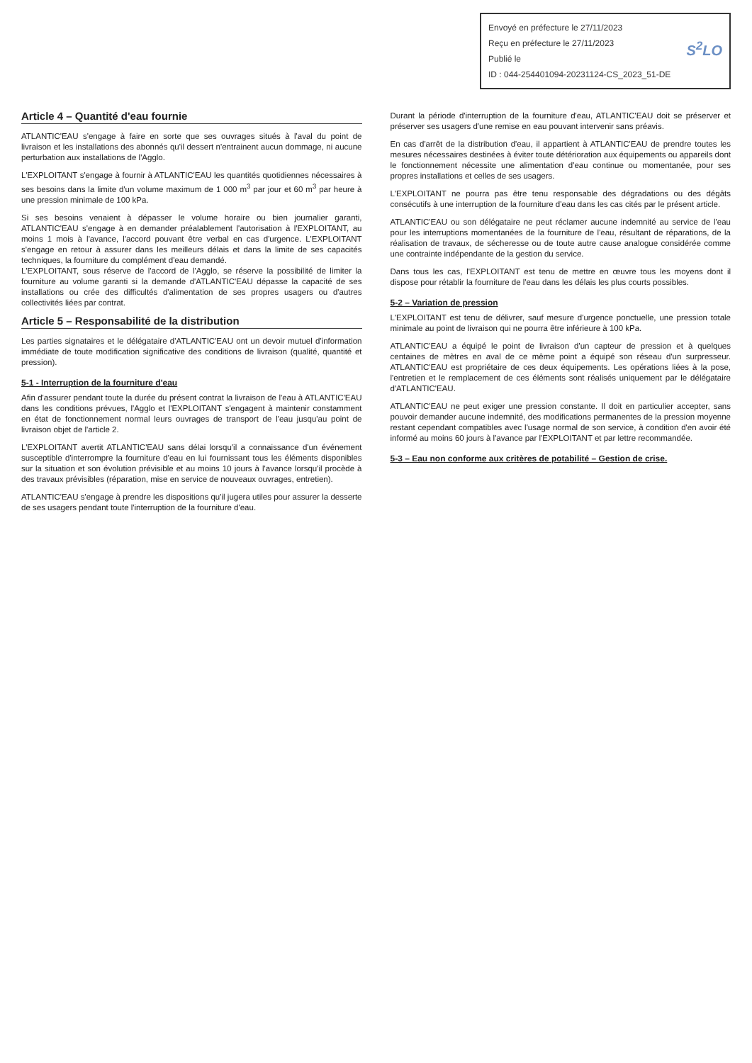Envoyé en préfecture le 27/11/2023
Reçu en préfecture le 27/11/2023
Publié le
ID : 044-254401094-20231124-CS_2023_51-DE
S<sup>2</sup>LO
Article 4 – Quantité d'eau fournie
ATLANTIC'EAU s'engage à faire en sorte que ses ouvrages situés à l'aval du point de livraison et les installations des abonnés qu'il dessert n'entrainent aucun dommage, ni aucune perturbation aux installations de l'Agglo.
L'EXPLOITANT s'engage à fournir à ATLANTIC'EAU les quantités quotidiennes nécessaires à ses besoins dans la limite d'un volume maximum de 1 000 m<sup>3</sup> par jour et 60 m<sup>3</sup> par heure à une pression minimale de 100 kPa.
Si ses besoins venaient à dépasser le volume horaire ou bien journalier garanti, ATLANTIC'EAU s'engage à en demander préalablement l'autorisation à l'EXPLOITANT, au moins 1 mois à l'avance, l'accord pouvant être verbal en cas d'urgence. L'EXPLOITANT s'engage en retour à assurer dans les meilleurs délais et dans la limite de ses capacités techniques, la fourniture du complément d'eau demandé.
L'EXPLOITANT, sous réserve de l'accord de l'Agglo, se réserve la possibilité de limiter la fourniture au volume garanti si la demande d'ATLANTIC'EAU dépasse la capacité de ses installations ou crée des difficultés d'alimentation de ses propres usagers ou d'autres collectivités liées par contrat.
Article 5 – Responsabilité de la distribution
Les parties signataires et le délégataire d'ATLANTIC'EAU ont un devoir mutuel d'information immédiate de toute modification significative des conditions de livraison (qualité, quantité et pression).
5-1 - Interruption de la fourniture d'eau
Afin d'assurer pendant toute la durée du présent contrat la livraison de l'eau à ATLANTIC'EAU dans les conditions prévues, l'Agglo et l'EXPLOITANT s'engagent à maintenir constamment en état de fonctionnement normal leurs ouvrages de transport de l'eau jusqu'au point de livraison objet de l'article 2.
L'EXPLOITANT avertit ATLANTIC'EAU sans délai lorsqu'il a connaissance d'un événement susceptible d'interrompre la fourniture d'eau en lui fournissant tous les éléments disponibles sur la situation et son évolution prévisible et au moins 10 jours à l'avance lorsqu'il procède à des travaux prévisibles (réparation, mise en service de nouveaux ouvrages, entretien).
ATLANTIC'EAU s'engage à prendre les dispositions qu'il jugera utiles pour assurer la desserte de ses usagers pendant toute l'interruption de la fourniture d'eau.
Durant la période d'interruption de la fourniture d'eau, ATLANTIC'EAU doit se préserver et préserver ses usagers d'une remise en eau pouvant intervenir sans préavis.
En cas d'arrêt de la distribution d'eau, il appartient à ATLANTIC'EAU de prendre toutes les mesures nécessaires destinées à éviter toute détérioration aux équipements ou appareils dont le fonctionnement nécessite une alimentation d'eau continue ou momentanée, pour ses propres installations et celles de ses usagers.
L'EXPLOITANT ne pourra pas être tenu responsable des dégradations ou des dégâts consécutifs à une interruption de la fourniture d'eau dans les cas cités par le présent article.
ATLANTIC'EAU ou son délégataire ne peut réclamer aucune indemnité au service de l'eau pour les interruptions momentanées de la fourniture de l'eau, résultant de réparations, de la réalisation de travaux, de sécheresse ou de toute autre cause analogue considérée comme une contrainte indépendante de la gestion du service.
Dans tous les cas, l'EXPLOITANT est tenu de mettre en œuvre tous les moyens dont il dispose pour rétablir la fourniture de l'eau dans les délais les plus courts possibles.
5-2 – Variation de pression
L'EXPLOITANT est tenu de délivrer, sauf mesure d'urgence ponctuelle, une pression totale minimale au point de livraison qui ne pourra être inférieure à 100 kPa.
ATLANTIC'EAU a équipé le point de livraison d'un capteur de pression et à quelques centaines de mètres en aval de ce même point a équipé son réseau d'un surpresseur. ATLANTIC'EAU est propriétaire de ces deux équipements. Les opérations liées à la pose, l'entretien et le remplacement de ces éléments sont réalisés uniquement par le délégataire d'ATLANTIC'EAU.
ATLANTIC'EAU ne peut exiger une pression constante. Il doit en particulier accepter, sans pouvoir demander aucune indemnité, des modifications permanentes de la pression moyenne restant cependant compatibles avec l'usage normal de son service, à condition d'en avoir été informé au moins 60 jours à l'avance par l'EXPLOITANT et par lettre recommandée.
5-3 – Eau non conforme aux critères de potabilité – Gestion de crise.